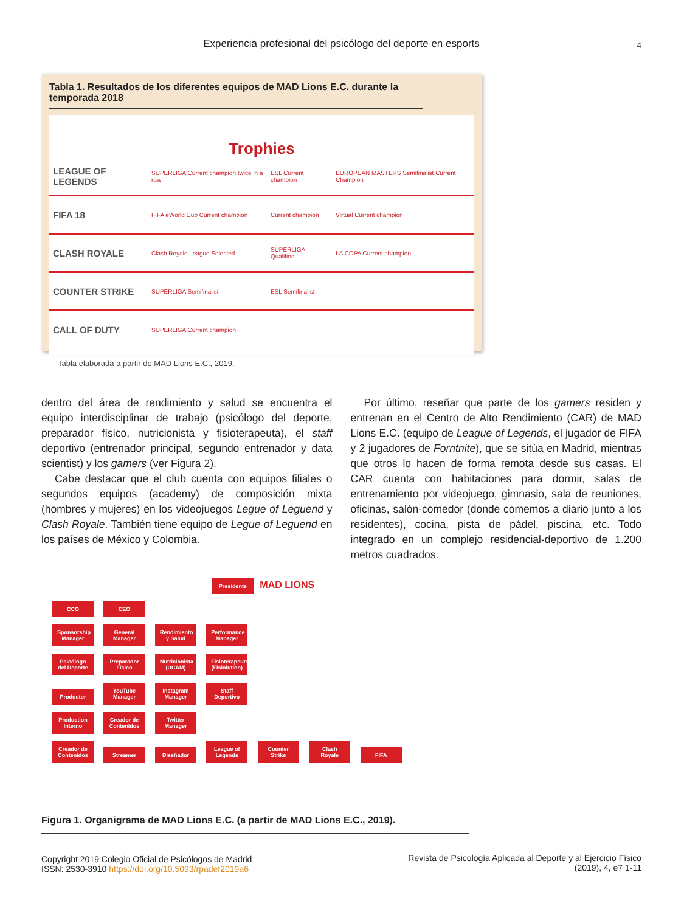Experiencia profesional del psicólogo del deporte en esports
4
Tabla 1. Resultados de los diferentes equipos de MAD Lions E.C. durante la temporada 2018
Trophies
| LEAGUE OF LEGENDS | SUPERLIGA Current champion twice in a row | ESL Current champion | EUROPEAN MASTERS Semifinalist Current Champion |
| FIFA 18 | FIFA eWorld Cup Current champion | Current champion | Virtual Current champion |
| CLASH ROYALE | Clash Royale League Selected | SUPERLIGA Qualified | LA COPA Current champion |
| COUNTER STRIKE | SUPERLIGA Semifinalist | ESL Semifinalist | |
| CALL OF DUTY | SUPERLIGA Current champion | | |
Tabla elaborada a partir de MAD Lions E.C., 2019.
dentro del área de rendimiento y salud se encuentra el equipo interdisciplinar de trabajo (psicólogo del deporte, preparador físico, nutricionista y fisioterapeuta), el staff deportivo (entrenador principal, segundo entrenador y data scientist) y los gamers (ver Figura 2).
Cabe destacar que el club cuenta con equipos filiales o segundos equipos (academy) de composición mixta (hombres y mujeres) en los videojuegos Legue of Leguend y Clash Royale. También tiene equipo de Legue of Leguend en los países de México y Colombia.
Por último, reseñar que parte de los gamers residen y entrenan en el Centro de Alto Rendimiento (CAR) de MAD Lions E.C. (equipo de League of Legends, el jugador de FIFA y 2 jugadores de Forntnite), que se sitúa en Madrid, mientras que otros lo hacen de forma remota desde sus casas. El CAR cuenta con habitaciones para dormir, salas de entrenamiento por videojuego, gimnasio, sala de reuniones, oficinas, salón-comedor (donde comemos a diario junto a los residentes), cocina, pista de pádel, piscina, etc. Todo integrado en un complejo residencial-deportivo de 1.200 metros cuadrados.
Presidente MAD LIONS
CCO CEO
Sponsorship Manager General Manager Rendimiento y Salud Performance Manager
Psicólogo del Deporte Preparador Físico Nutricionista (UCAM) Fisioterapeuta (Fisiolution)
Productor YouTube Manager Instagram Manager Staff Deportivo
Production Interno Creador de Contenidos Twitter Manager
Creador de Contenidos Streamer Diseñador League of Legends Counter Strike Clash Royale FIFA
Figura 1. Organigrama de MAD Lions E.C. (a partir de MAD Lions E.C., 2019).
Copyright 2019 Colegio Oficial de Psicólogos de Madrid
ISSN: 2530-3910 https://doi.org/10.5093/rpadef2019a6
Revista de Psicología Aplicada al Deporte y al Ejercicio Físico
(2019), 4, e7 1-11